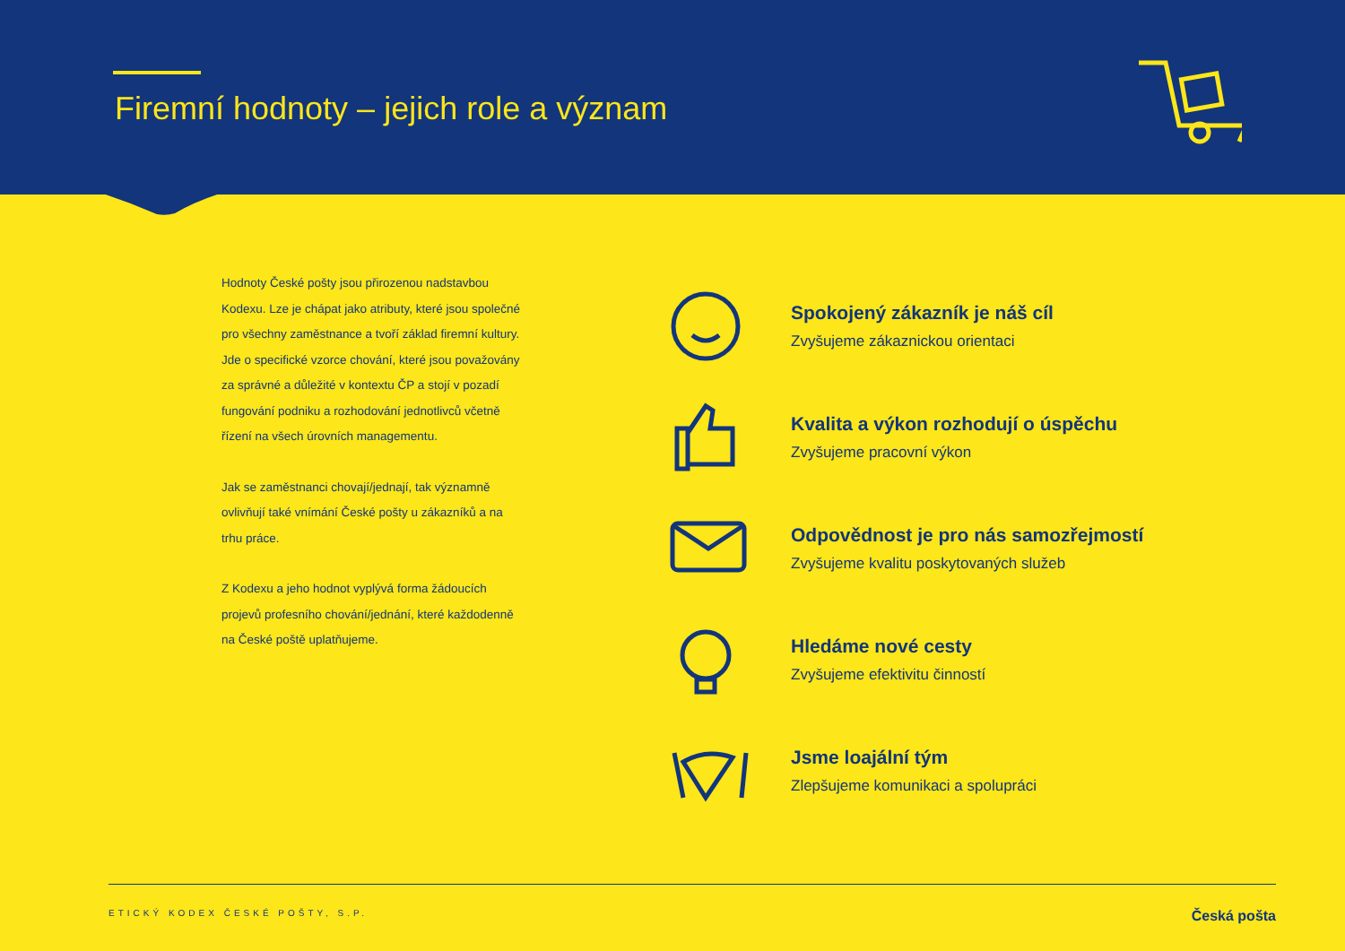Firemní hodnoty – jejich role a význam
Hodnoty České pošty jsou přirozenou nadstavbou Kodexu. Lze je chápat jako atributy, které jsou společné pro všechny zaměstnance a tvoří základ firemní kultury. Jde o specifické vzorce chování, které jsou považovány za správné a důležité v kontextu ČP a stojí v pozadí fungování podniku a rozhodování jednotlivců včetně řízení na všech úrovních managementu.
Jak se zaměstnanci chovají/jednají, tak významně ovlivňují také vnímání České pošty u zákazníků a na trhu práce.
Z Kodexu a jeho hodnot vyplývá forma žádoucích projevů profesního chování/jednání, které každodenně na České poště uplatňujeme.
Spokojený zákazník je náš cíl
Zvyšujeme zákaznickou orientaci
Kvalita a výkon rozhodují o úspěchu
Zvyšujeme pracovní výkon
Odpovědnost je pro nás samozřejmostí
Zvyšujeme kvalitu poskytovaných služeb
Hledáme nové cesty
Zvyšujeme efektivitu činností
Jsme loajální tým
Zlepšujeme komunikaci a spolupráci
ETICKÝ KODEX ČESKÉ POŠTY, S.P.
Česká pošta